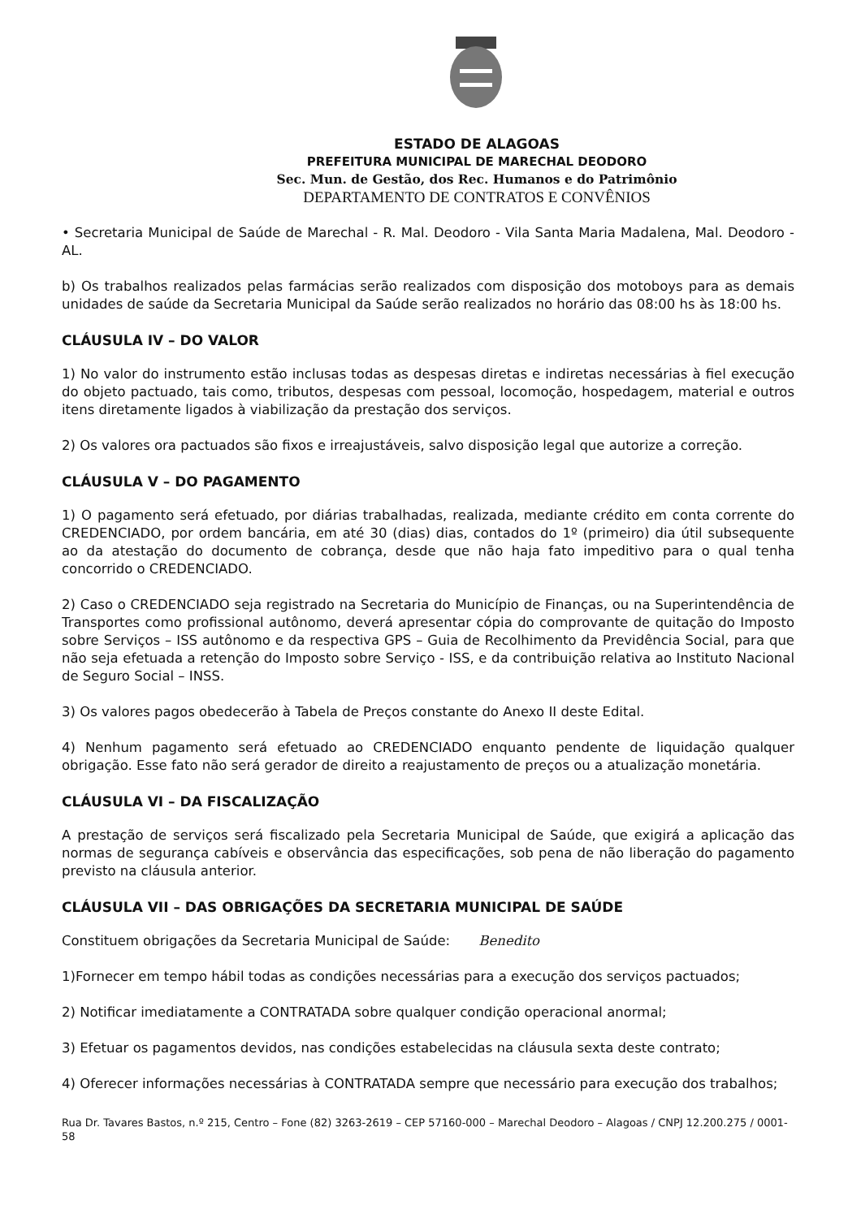ESTADO DE ALAGOAS
PREFEITURA MUNICIPAL DE MARECHAL DEODORO
Sec. Mun. de Gestão, dos Rec. Humanos e do Patrimônio
DEPARTAMENTO DE CONTRATOS E CONVÊNIOS
• Secretaria Municipal de Saúde de Marechal - R. Mal. Deodoro - Vila Santa Maria Madalena, Mal. Deodoro - AL.
b) Os trabalhos realizados pelas farmácias serão realizados com disposição dos motoboys para as demais unidades de saúde da Secretaria Municipal da Saúde serão realizados no horário das 08:00 hs às 18:00 hs.
CLÁUSULA IV – DO VALOR
1) No valor do instrumento estão inclusas todas as despesas diretas e indiretas necessárias à fiel execução do objeto pactuado, tais como, tributos, despesas com pessoal, locomoção, hospedagem, material e outros itens diretamente ligados à viabilização da prestação dos serviços.
2) Os valores ora pactuados são fixos e irreajustáveis, salvo disposição legal que autorize a correção.
CLÁUSULA V – DO PAGAMENTO
1) O pagamento será efetuado, por diárias trabalhadas, realizada, mediante crédito em conta corrente do CREDENCIADO, por ordem bancária, em até 30 (dias) dias, contados do 1º (primeiro) dia útil subsequente ao da atestação do documento de cobrança, desde que não haja fato impeditivo para o qual tenha concorrido o CREDENCIADO.
2) Caso o CREDENCIADO seja registrado na Secretaria do Município de Finanças, ou na Superintendência de Transportes como profissional autônomo, deverá apresentar cópia do comprovante de quitação do Imposto sobre Serviços – ISS autônomo e da respectiva GPS – Guia de Recolhimento da Previdência Social, para que não seja efetuada a retenção do Imposto sobre Serviço - ISS, e da contribuição relativa ao Instituto Nacional de Seguro Social – INSS.
3) Os valores pagos obedecerão à Tabela de Preços constante do Anexo II deste Edital.
4) Nenhum pagamento será efetuado ao CREDENCIADO enquanto pendente de liquidação qualquer obrigação. Esse fato não será gerador de direito a reajustamento de preços ou a atualização monetária.
CLÁUSULA VI – DA FISCALIZAÇÃO
A prestação de serviços será fiscalizado pela Secretaria Municipal de Saúde, que exigirá a aplicação das normas de segurança cabíveis e observância das especificações, sob pena de não liberação do pagamento previsto na cláusula anterior.
CLÁUSULA VII – DAS OBRIGAÇÕES DA SECRETARIA MUNICIPAL DE SAÚDE
Constituem obrigações da Secretaria Municipal de Saúde: Benedito
1)Fornecer em tempo hábil todas as condições necessárias para a execução dos serviços pactuados;
2) Notificar imediatamente a CONTRATADA sobre qualquer condição operacional anormal;
3) Efetuar os pagamentos devidos, nas condições estabelecidas na cláusula sexta deste contrato;
4) Oferecer informações necessárias à CONTRATADA sempre que necessário para execução dos trabalhos;
Rua Dr. Tavares Bastos, n.º 215, Centro – Fone (82) 3263-2619 – CEP 57160-000 – Marechal Deodoro – Alagoas / CNPJ 12.200.275 / 0001-58